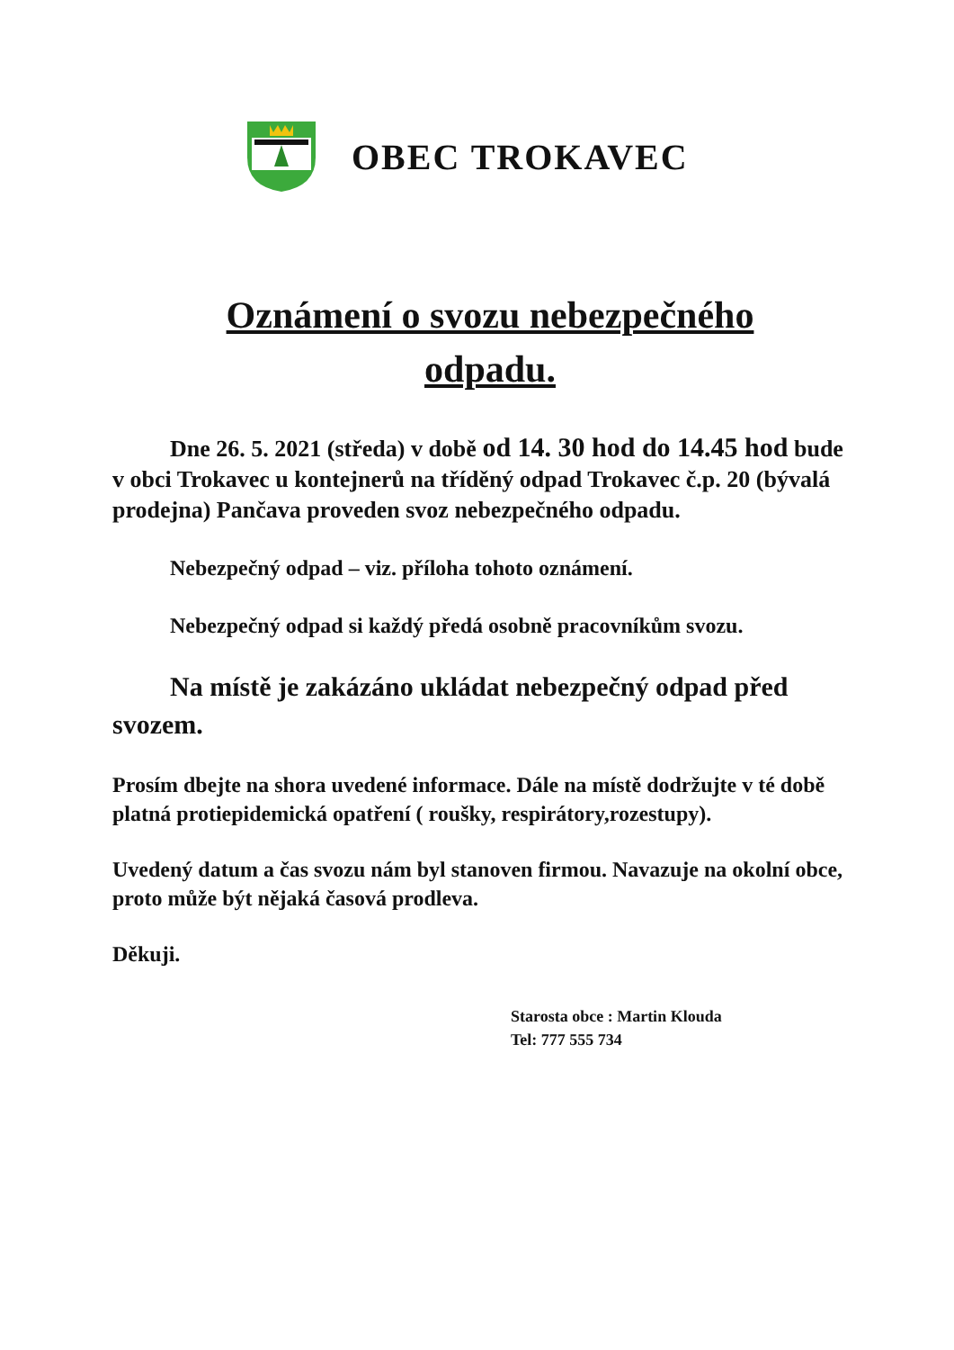OBEC TROKAVEC
Oznámení o svozu nebezpečného
odpadu.
Dne 26. 5. 2021 (středa) v době od 14. 30 hod do 14.45 hod bude v obci Trokavec u kontejnerů na tříděný odpad Trokavec č.p. 20 (bývalá prodejna) Pančava proveden svoz nebezpečného odpadu.
Nebezpečný odpad – viz. příloha tohoto oznámení.
Nebezpečný odpad si každý předá osobně pracovníkům svozu.
Na místě je zakázáno ukládat nebezpečný odpad před svozem.
Prosím dbejte na shora uvedené informace. Dále na místě dodržujte v té době platná protiepidemická opatření ( roušky, respirátory,rozestupy).
Uvedený datum a čas svozu nám byl stanoven firmou. Navazuje na okolní obce, proto může být nějaká časová prodleva.
Děkuji.
Starosta obce : Martin Klouda
Tel: 777 555 734